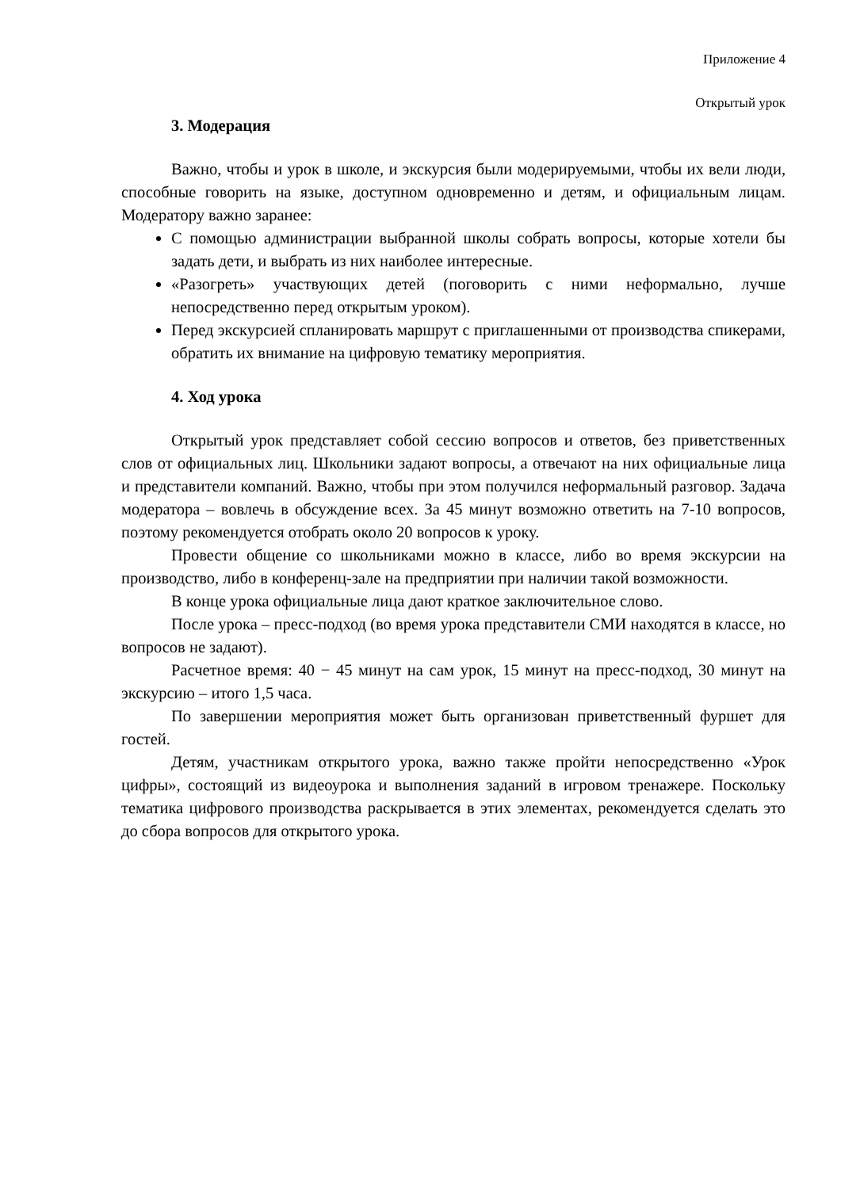Приложение 4
Открытый урок
3. Модерация
Важно, чтобы и урок в школе, и экскурсия были модерируемыми, чтобы их вели люди, способные говорить на языке, доступном одновременно и детям, и официальным лицам. Модератору важно заранее:
С помощью администрации выбранной школы собрать вопросы, которые хотели бы задать дети, и выбрать из них наиболее интересные.
«Разогреть» участвующих детей (поговорить с ними неформально, лучше непосредственно перед открытым уроком).
Перед экскурсией спланировать маршрут с приглашенными от производства спикерами, обратить их внимание на цифровую тематику мероприятия.
4. Ход урока
Открытый урок представляет собой сессию вопросов и ответов, без приветственных слов от официальных лиц. Школьники задают вопросы, а отвечают на них официальные лица и представители компаний. Важно, чтобы при этом получился неформальный разговор. Задача модератора – вовлечь в обсуждение всех. За 45 минут возможно ответить на 7-10 вопросов, поэтому рекомендуется отобрать около 20 вопросов к уроку.
Провести общение со школьниками можно в классе, либо во время экскурсии на производство, либо в конференц-зале на предприятии при наличии такой возможности.
В конце урока официальные лица дают краткое заключительное слово.
После урока – пресс-подход (во время урока представители СМИ находятся в классе, но вопросов не задают).
Расчетное время: 40 − 45 минут на сам урок, 15 минут на пресс-подход, 30 минут на экскурсию – итого 1,5 часа.
По завершении мероприятия может быть организован приветственный фуршет для гостей.
Детям, участникам открытого урока, важно также пройти непосредственно «Урок цифры», состоящий из видеоурока и выполнения заданий в игровом тренажере. Поскольку тематика цифрового производства раскрывается в этих элементах, рекомендуется сделать это до сбора вопросов для открытого урока.